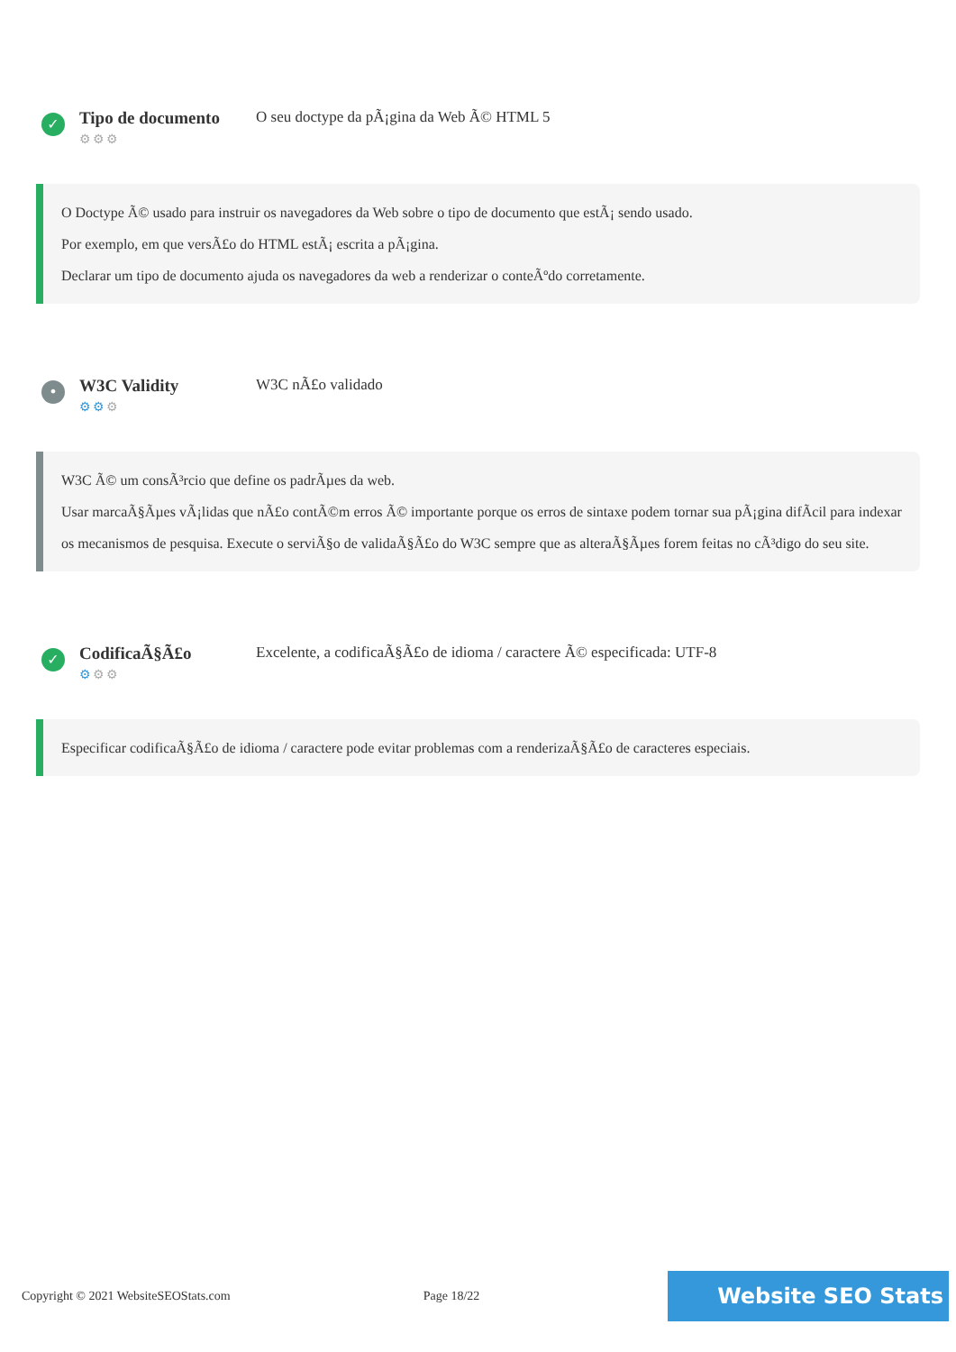✓
Tipo de documento
⚙⚙⚙
O seu doctype da pÃ¡gina da Web Ã© HTML 5
O Doctype Ã© usado para instruir os navegadores da Web sobre o tipo de documento que estÃ¡ sendo usado.
Por exemplo, em que versÃ£o do HTML estÃ¡ escrita a pÃ¡gina.
Declarar um tipo de documento ajuda os navegadores da web a renderizar o conteÃºdo corretamente.
•
W3C Validity
⚙⚙⚙
W3C nÃ£o validado
W3C Ã© um consÃ³rcio que define os padrÃµes da web.
Usar marcaÃ§Ãµes vÃ¡lidas que nÃ£o contÃ©m erros Ã© importante porque os erros de sintaxe podem tornar sua pÃ¡gina difÃcil para indexar os mecanismos de pesquisa. Execute o serviÃ§o de validaÃ§Ã£o do W3C sempre que as alteraÃ§Ãµes forem feitas no cÃ³digo do seu site.
✓
CodificaÃ§Ã£o
⚙⚙⚙
Excelente, a codificaÃ§Ã£o de idioma / caractere Ã© especificada: UTF-8
Especificar codificaÃ§Ã£o de idioma / caractere pode evitar problemas com a renderizaÃ§Ã£o de caracteres especiais.
Copyright © 2021 WebsiteSEOStats.com Page 18/22 Website SEO Stats